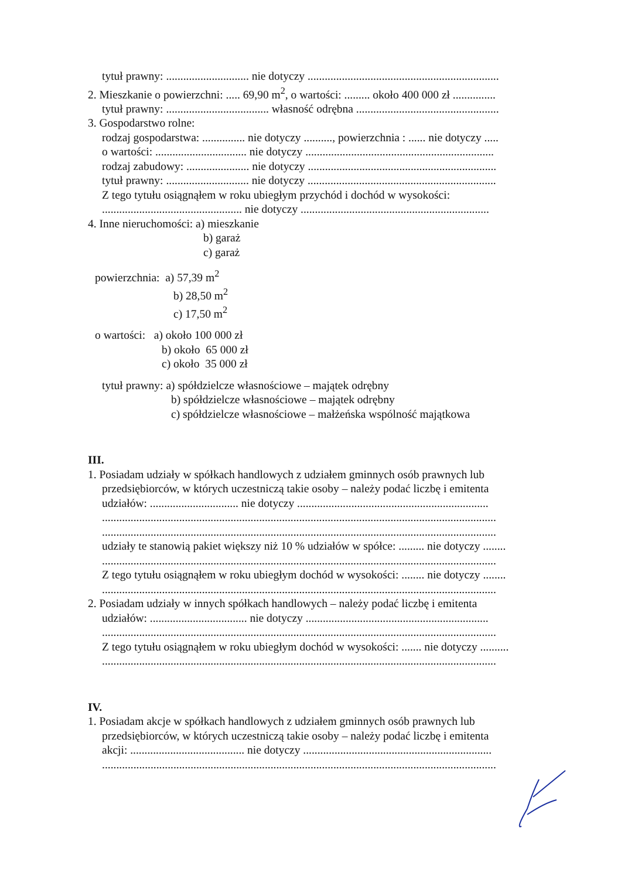tytuł prawny: ............................. nie dotyczy ...................................................................
2. Mieszkanie o powierzchni: ..... 69,90 m<sup>2</sup>, o wartości: ......... około 400 000 zł ...............
tytuł prawny: .................................... własność odrębna ..................................................
3. Gospodarstwo rolne:
rodzaj gospodarstwa: ............... nie dotyczy .........., powierzchnia : ...... nie dotyczy .....
o wartości: ................................ nie dotyczy ..................................................................
rodzaj zabudowy: ...................... nie dotyczy ..................................................................
tytuł prawny: ............................. nie dotyczy ..................................................................
Z tego tytułu osiągnąłem w roku ubiegłym przychód i dochód w wysokości:
................................................. nie dotyczy ..................................................................
4. Inne nieruchomości: a) mieszkanie
b) garaż
c) garaż
powierzchnia: a) 57,39 m<sup>2</sup>
b) 28,50 m<sup>2</sup>
c) 17,50 m<sup>2</sup>
o wartości: a) około 100 000 zł
b) około 65 000 zł
c) około 35 000 zł
tytuł prawny: a) spółdzielcze własnościowe – majątek odrębny
b) spółdzielcze własnościowe – majątek odrębny
c) spółdzielcze własnościowe – małżeńska wspólność majątkowa
III.
1. Posiadam udziały w spółkach handlowych z udziałem gminnych osób prawnych lub
przedsiębiorców, w których uczestniczą takie osoby – należy podać liczbę i emitenta
udziałów: ............................... nie dotyczy ...................................................................
..........................................................................................................................................
..........................................................................................................................................
udziały te stanowią pakiet większy niż 10 % udziałów w spółce: ......... nie dotyczy ........
..........................................................................................................................................
Z tego tytułu osiągnąłem w roku ubiegłym dochód w wysokości: ........ nie dotyczy ........
..........................................................................................................................................
2. Posiadam udziały w innych spółkach handlowych – należy podać liczbę i emitenta
udziałów: .................................. nie dotyczy ................................................................
..........................................................................................................................................
Z tego tytułu osiągnąłem w roku ubiegłym dochód w wysokości: ....... nie dotyczy ..........
..........................................................................................................................................
IV.
1. Posiadam akcje w spółkach handlowych z udziałem gminnych osób prawnych lub
przedsiębiorców, w których uczestniczą takie osoby – należy podać liczbę i emitenta
akcji: ........................................ nie dotyczy ..................................................................
..........................................................................................................................................